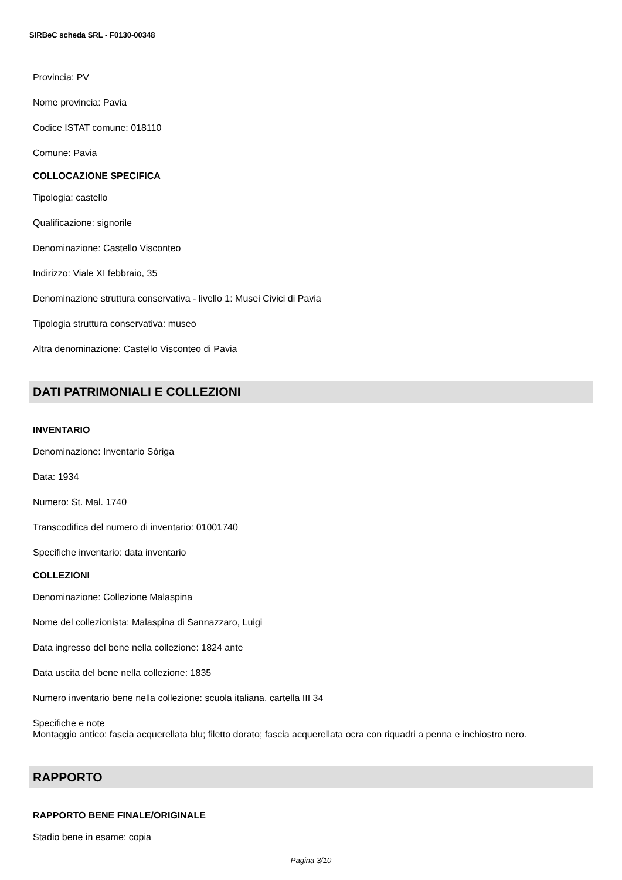SIRBeC scheda SRL - F0130-00348
Provincia: PV
Nome provincia: Pavia
Codice ISTAT comune: 018110
Comune: Pavia
COLLOCAZIONE SPECIFICA
Tipologia: castello
Qualificazione: signorile
Denominazione: Castello Visconteo
Indirizzo: Viale XI febbraio, 35
Denominazione struttura conservativa - livello 1: Musei Civici di Pavia
Tipologia struttura conservativa: museo
Altra denominazione: Castello Visconteo di Pavia
DATI PATRIMONIALI E COLLEZIONI
INVENTARIO
Denominazione: Inventario Sòriga
Data: 1934
Numero: St. Mal. 1740
Transcodifica del numero di inventario: 01001740
Specifiche inventario: data inventario
COLLEZIONI
Denominazione: Collezione Malaspina
Nome del collezionista: Malaspina di Sannazzaro, Luigi
Data ingresso del bene nella collezione: 1824 ante
Data uscita del bene nella collezione: 1835
Numero inventario bene nella collezione: scuola italiana, cartella III 34
Specifiche e note
Montaggio antico: fascia acquerellata blu; filetto dorato; fascia acquerellata ocra con riquadri a penna e inchiostro nero.
RAPPORTO
RAPPORTO BENE FINALE/ORIGINALE
Stadio bene in esame: copia
Pagina 3/10